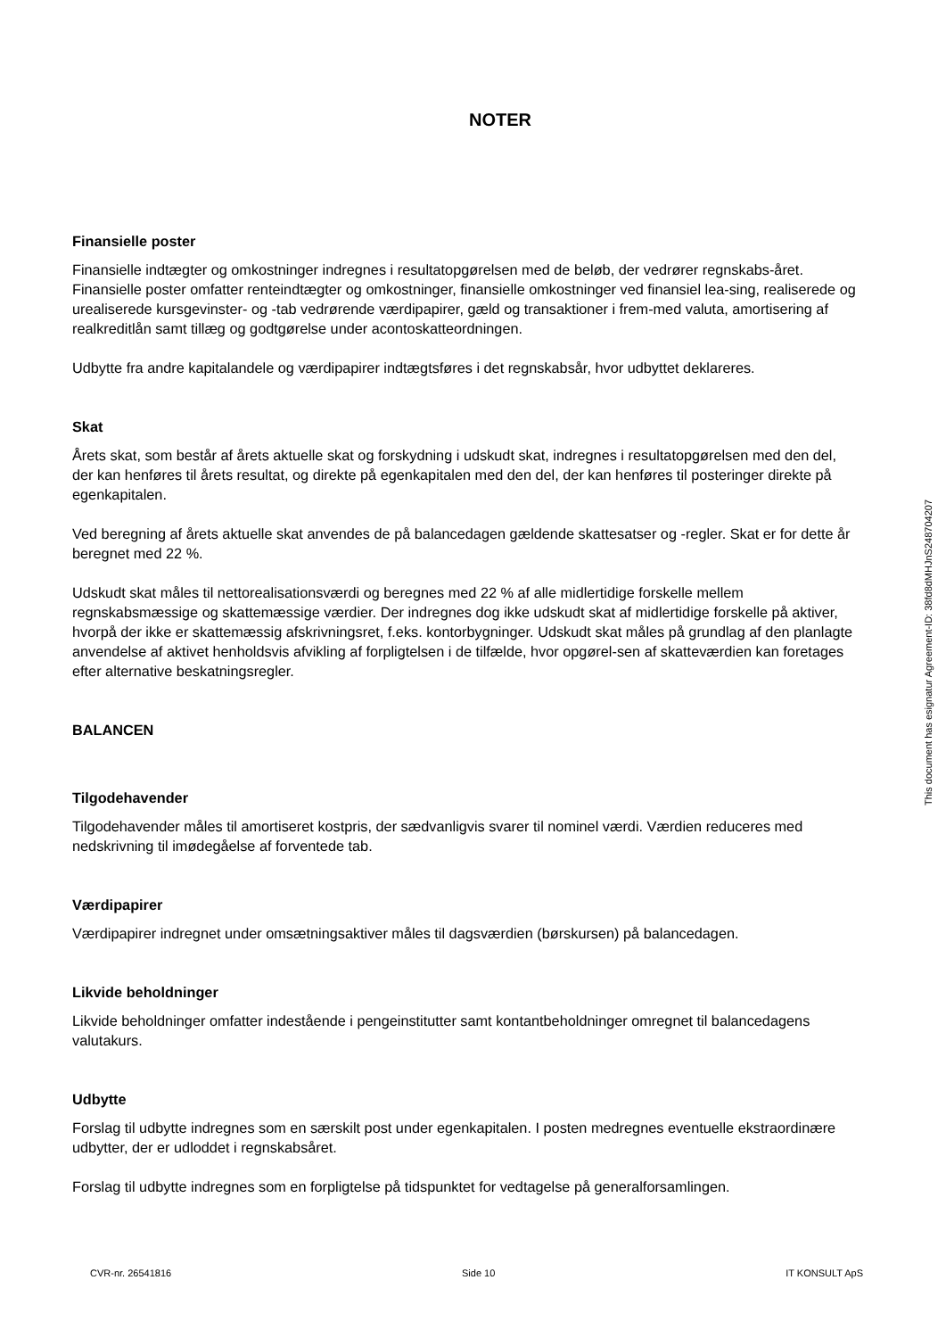NOTER
Finansielle poster
Finansielle indtægter og omkostninger indregnes i resultatopgørelsen med de beløb, der vedrører regnskabs-året. Finansielle poster omfatter renteindtægter og omkostninger, finansielle omkostninger ved finansiel lea-sing, realiserede og urealiserede kursgevinster- og -tab vedrørende værdipapirer, gæld og transaktioner i frem-med valuta, amortisering af realkreditlån samt tillæg og godtgørelse under acontoskatteordningen.
Udbytte fra andre kapitalandele og værdipapirer indtægtsføres i det regnskabsår, hvor udbyttet deklareres.
Skat
Årets skat, som består af årets aktuelle skat og forskydning i udskudt skat, indregnes i resultatopgørelsen med den del, der kan henføres til årets resultat, og direkte på egenkapitalen med den del, der kan henføres til posteringer direkte på egenkapitalen.
Ved beregning af årets aktuelle skat anvendes de på balancedagen gældende skattesatser og -regler. Skat er for dette år beregnet med 22 %.
Udskudt skat måles til nettorealisationsværdi og beregnes med 22 % af alle midlertidige forskelle mellem regnskabsmæssige og skattemæssige værdier. Der indregnes dog ikke udskudt skat af midlertidige forskelle på aktiver, hvorpå der ikke er skattemæssig afskrivningsret, f.eks. kontorbygninger. Udskudt skat måles på grundlag af den planlagte anvendelse af aktivet henholdsvis afvikling af forpligtelsen i de tilfælde, hvor opgørel-sen af skatteværdien kan foretages efter alternative beskatningsregler.
BALANCEN
Tilgodehavender
Tilgodehavender måles til amortiseret kostpris, der sædvanligvis svarer til nominel værdi. Værdien reduceres med nedskrivning til imødegåelse af forventede tab.
Værdipapirer
Værdipapirer indregnet under omsætningsaktiver måles til dagsværdien (børskursen) på balancedagen.
Likvide beholdninger
Likvide beholdninger omfatter indestående i pengeinstitutter samt kontantbeholdninger omregnet til balancedagens valutakurs.
Udbytte
Forslag til udbytte indregnes som en særskilt post under egenkapitalen. I posten medregnes eventuelle ekstraordinære udbytter, der er udloddet i regnskabsåret.
Forslag til udbytte indregnes som en forpligtelse på tidspunktet for vedtagelse på generalforsamlingen.
This document has esignatur Agreement-ID: 38fd8dMHJnS248704207
CVR-nr. 26541816 Side 10 IT KONSULT ApS